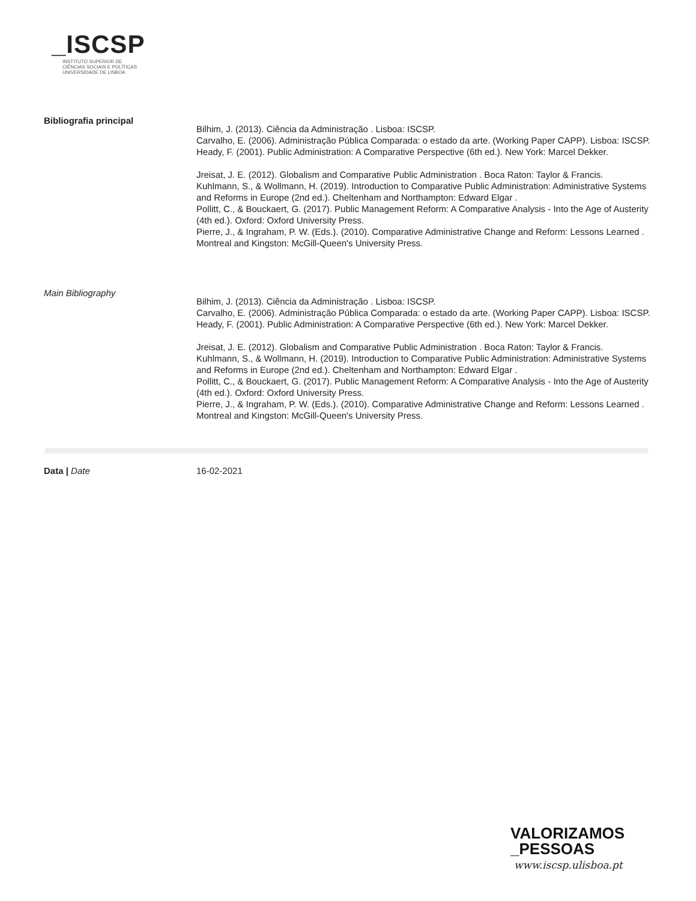_ISCSP
INSTITUTO SUPERIOR DE
CIÊNCIAS SOCIAIS E POLÍTICAS
UNIVERSIDADE DE LISBOA
Bibliografia principal
Bilhim, J. (2013). Ciência da Administração . Lisboa: ISCSP.
Carvalho, E. (2006). Administração Pública Comparada: o estado da arte. (Working Paper CAPP). Lisboa: ISCSP.
Heady, F. (2001). Public Administration: A Comparative Perspective (6th ed.). New York: Marcel Dekker.
Jreisat, J. E. (2012). Globalism and Comparative Public Administration . Boca Raton: Taylor & Francis.
Kuhlmann, S., & Wollmann, H. (2019). Introduction to Comparative Public Administration: Administrative Systems and Reforms in Europe (2nd ed.). Cheltenham and Northampton: Edward Elgar .
Pollitt, C., & Bouckaert, G. (2017). Public Management Reform: A Comparative Analysis - Into the Age of Austerity (4th ed.). Oxford: Oxford University Press.
Pierre, J., & Ingraham, P. W. (Eds.). (2010). Comparative Administrative Change and Reform: Lessons Learned . Montreal and Kingston: McGill-Queen's University Press.
Main Bibliography
Bilhim, J. (2013). Ciência da Administração . Lisboa: ISCSP.
Carvalho, E. (2006). Administração Pública Comparada: o estado da arte. (Working Paper CAPP). Lisboa: ISCSP.
Heady, F. (2001). Public Administration: A Comparative Perspective (6th ed.). New York: Marcel Dekker.
Jreisat, J. E. (2012). Globalism and Comparative Public Administration . Boca Raton: Taylor & Francis.
Kuhlmann, S., & Wollmann, H. (2019). Introduction to Comparative Public Administration: Administrative Systems and Reforms in Europe (2nd ed.). Cheltenham and Northampton: Edward Elgar .
Pollitt, C., & Bouckaert, G. (2017). Public Management Reform: A Comparative Analysis - Into the Age of Austerity (4th ed.). Oxford: Oxford University Press.
Pierre, J., & Ingraham, P. W. (Eds.). (2010). Comparative Administrative Change and Reform: Lessons Learned . Montreal and Kingston: McGill-Queen's University Press.
Data | Date 16-02-2021
VALORIZAMOS
_PESSOAS
www.iscsp.ulisboa.pt